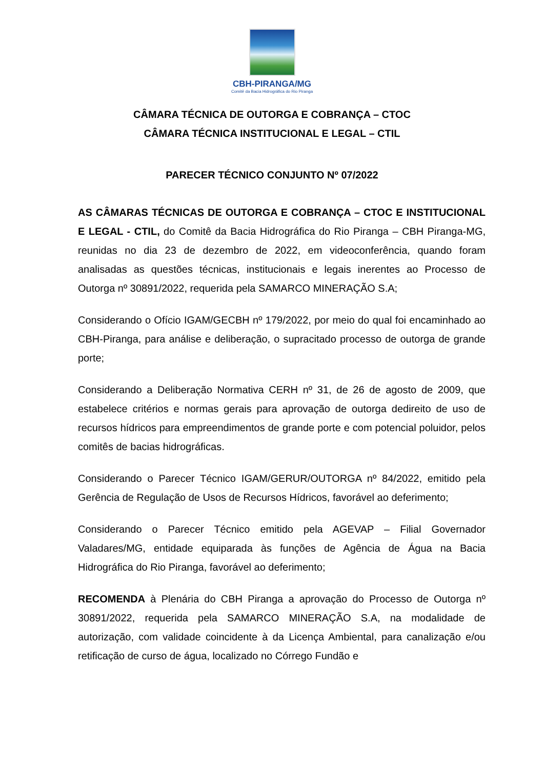CBH-PIRANGA/MG
Comitê da Bacia Hidrográfica do Rio Piranga
CÂMARA TÉCNICA DE OUTORGA E COBRANÇA – CTOC
CÂMARA TÉCNICA INSTITUCIONAL E LEGAL – CTIL
PARECER TÉCNICO CONJUNTO Nº 07/2022
AS CÂMARAS TÉCNICAS DE OUTORGA E COBRANÇA – CTOC E INSTITUCIONAL E LEGAL - CTIL, do Comitê da Bacia Hidrográfica do Rio Piranga – CBH Piranga-MG, reunidas no dia 23 de dezembro de 2022, em videoconferência, quando foram analisadas as questões técnicas, institucionais e legais inerentes ao Processo de Outorga nº 30891/2022, requerida pela SAMARCO MINERAÇÃO S.A;
Considerando o Ofício IGAM/GECBH nº 179/2022, por meio do qual foi encaminhado ao CBH-Piranga, para análise e deliberação, o supracitado processo de outorga de grande porte;
Considerando a Deliberação Normativa CERH nº 31, de 26 de agosto de 2009, que estabelece critérios e normas gerais para aprovação de outorga dedireito de uso de recursos hídricos para empreendimentos de grande porte e com potencial poluidor, pelos comitês de bacias hidrográficas.
Considerando o Parecer Técnico IGAM/GERUR/OUTORGA nº 84/2022, emitido pela Gerência de Regulação de Usos de Recursos Hídricos, favorável ao deferimento;
Considerando o Parecer Técnico emitido pela AGEVAP – Filial Governador Valadares/MG, entidade equiparada às funções de Agência de Água na Bacia Hidrográfica do Rio Piranga, favorável ao deferimento;
RECOMENDA à Plenária do CBH Piranga a aprovação do Processo de Outorga nº 30891/2022, requerida pela SAMARCO MINERAÇÃO S.A, na modalidade de autorização, com validade coincidente à da Licença Ambiental, para canalização e/ou retificação de curso de água, localizado no Córrego Fundão e